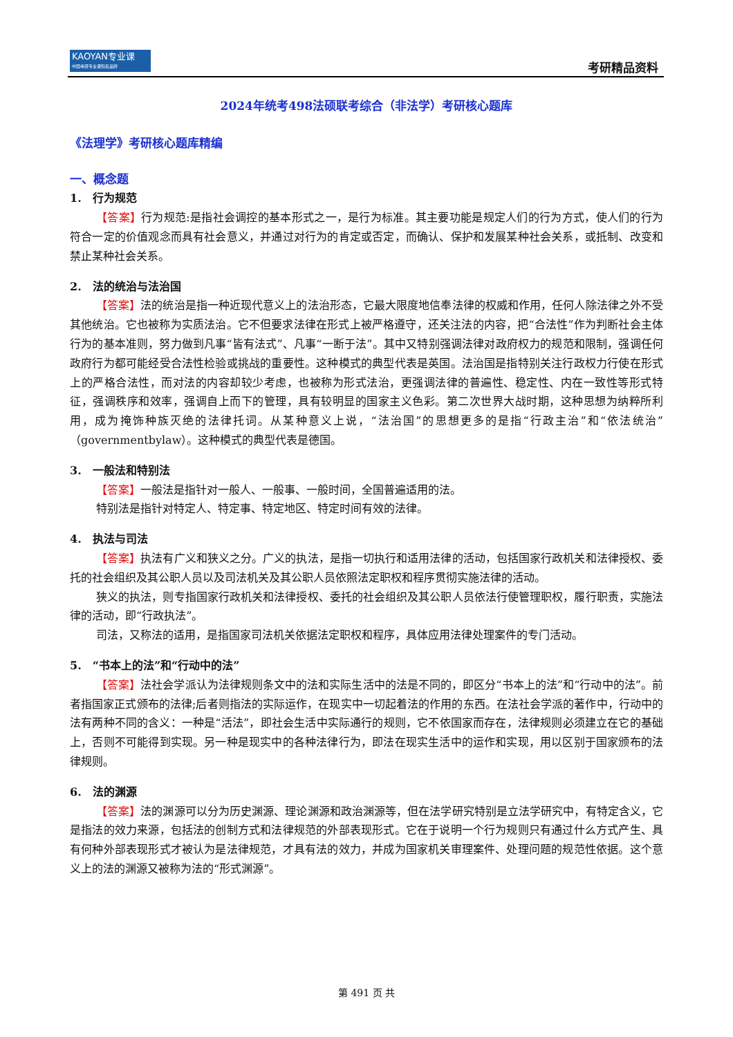KAOYAN专业课
中国考研专业课知名品牌
考研精品资料
2024年统考498法硕联考综合（非法学）考研核心题库
《法理学》考研核心题库精编
一、概念题
1.　行为规范
【答案】行为规范:是指社会调控的基本形式之一，是行为标准。其主要功能是规定人们的行为方式，使人们的行为符合一定的价值观念而具有社会意义，并通过对行为的肯定或否定，而确认、保护和发展某种社会关系，或抵制、改变和禁止某种社会关系。
2.　法的统治与法治国
【答案】法的统治是指一种近现代意义上的法治形态，它最大限度地信奉法律的权威和作用，任何人除法律之外不受其他统治。它也被称为实质法治。它不但要求法律在形式上被严格遵守，还关注法的内容，把“合法性”作为判断社会主体行为的基本准则，努力做到凡事“皆有法式”、凡事“一断于法”。其中又特别强调法律对政府权力的规范和限制，强调任何政府行为都可能经受合法性检验或挑战的重要性。这种模式的典型代表是英国。法治国是指特别关注行政权力行使在形式上的严格合法性，而对法的内容却较少考虑，也被称为形式法治，更强调法律的普遍性、稳定性、内在一致性等形式特征，强调秩序和效率，强调自上而下的管理，具有较明显的国家主义色彩。第二次世界大战时期，这种思想为纳粹所利用，成为掩饰种族灭绝的法律托词。从某种意义上说，“法治国”的思想更多的是指“行政主治”和“依法统治”（governmentbylaw）。这种模式的典型代表是德国。
3.　一般法和特别法
【答案】一般法是指针对一般人、一般事、一般时间，全国普遍适用的法。
特别法是指针对特定人、特定事、特定地区、特定时间有效的法律。
4.　执法与司法
【答案】执法有广义和狭义之分。广义的执法，是指一切执行和适用法律的活动，包括国家行政机关和法律授权、委托的社会组织及其公职人员以及司法机关及其公职人员依照法定职权和程序贯彻实施法律的活动。
狭义的执法，则专指国家行政机关和法律授权、委托的社会组织及其公职人员依法行使管理职权，履行职责，实施法律的活动，即“行政执法”。
司法，又称法的适用，是指国家司法机关依据法定职权和程序，具体应用法律处理案件的专门活动。
5.　“书本上的法”和“行动中的法”
【答案】法社会学派认为法律规则条文中的法和实际生活中的法是不同的，即区分“书本上的法”和“行动中的法”。前者指国家正式颁布的法律;后者则指法的实际运作，在现实中一切起着法的作用的东西。在法社会学派的著作中，行动中的法有两种不同的含义：一种是“活法”，即社会生活中实际通行的规则，它不依国家而存在，法律规则必须建立在它的基础上，否则不可能得到实现。另一种是现实中的各种法律行为，即法在现实生活中的运作和实现，用以区别于国家颁布的法律规则。
6.　法的渊源
【答案】法的渊源可以分为历史渊源、理论渊源和政治渊源等，但在法学研究特别是立法学研究中，有特定含义，它是指法的效力来源，包括法的创制方式和法律规范的外部表现形式。它在于说明一个行为规则只有通过什么方式产生、具有何种外部表现形式才被认为是法律规范，才具有法的效力，并成为国家机关审理案件、处理问题的规范性依据。这个意义上的法的渊源又被称为法的“形式渊源”。
第 491 页 共